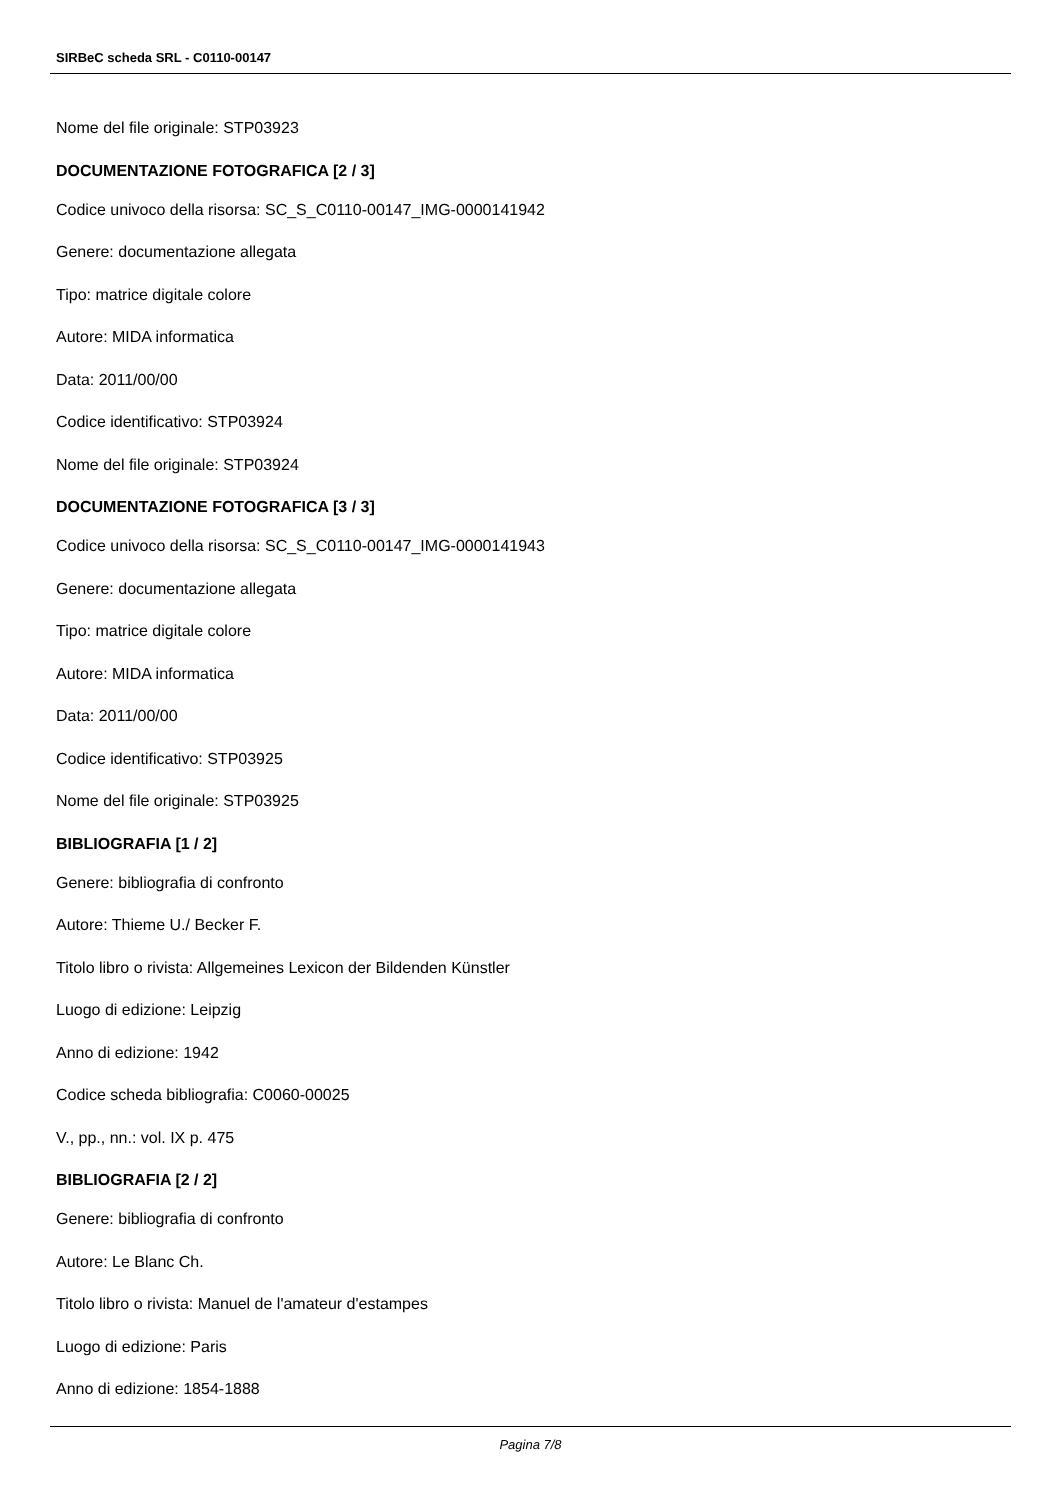SIRBeC scheda SRL - C0110-00147
Nome del file originale: STP03923
DOCUMENTAZIONE FOTOGRAFICA [2 / 3]
Codice univoco della risorsa: SC_S_C0110-00147_IMG-0000141942
Genere: documentazione allegata
Tipo: matrice digitale colore
Autore: MIDA informatica
Data: 2011/00/00
Codice identificativo: STP03924
Nome del file originale: STP03924
DOCUMENTAZIONE FOTOGRAFICA [3 / 3]
Codice univoco della risorsa: SC_S_C0110-00147_IMG-0000141943
Genere: documentazione allegata
Tipo: matrice digitale colore
Autore: MIDA informatica
Data: 2011/00/00
Codice identificativo: STP03925
Nome del file originale: STP03925
BIBLIOGRAFIA [1 / 2]
Genere: bibliografia di confronto
Autore: Thieme U./ Becker F.
Titolo libro o rivista: Allgemeines Lexicon der Bildenden Künstler
Luogo di edizione: Leipzig
Anno di edizione: 1942
Codice scheda bibliografia: C0060-00025
V., pp., nn.: vol. IX p. 475
BIBLIOGRAFIA [2 / 2]
Genere: bibliografia di confronto
Autore: Le Blanc Ch.
Titolo libro o rivista: Manuel de l'amateur d'estampes
Luogo di edizione: Paris
Anno di edizione: 1854-1888
Pagina 7/8